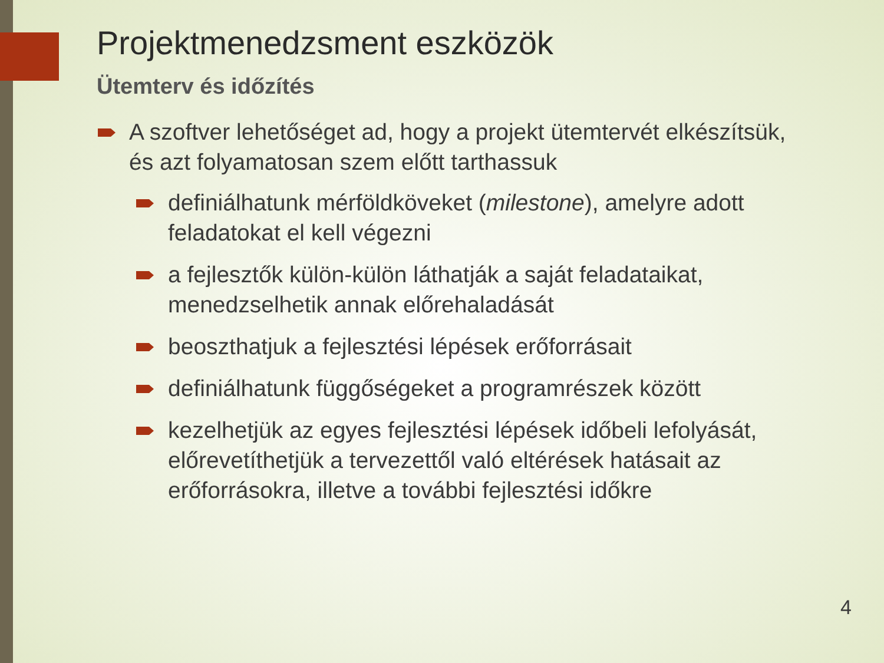Projektmenedzsment eszközök
Ütemterv és időzítés
A szoftver lehetőséget ad, hogy a projekt ütemtervét elkészítsük, és azt folyamatosan szem előtt tarthassuk
definiálhatunk mérföldköveket (milestone), amelyre adott feladatokat el kell végezni
a fejlesztők külön-külön láthatják a saját feladataikat, menedzselhetik annak előrehaladását
beoszthatjuk a fejlesztési lépések erőforrásait
definiálhatunk függőségeket a programrészek között
kezelhetjük az egyes fejlesztési lépések időbeli lefolyását, előrevetíthetjük a tervezettől való eltérések hatásait az erőforrásokra, illetve a további fejlesztési időkre
4